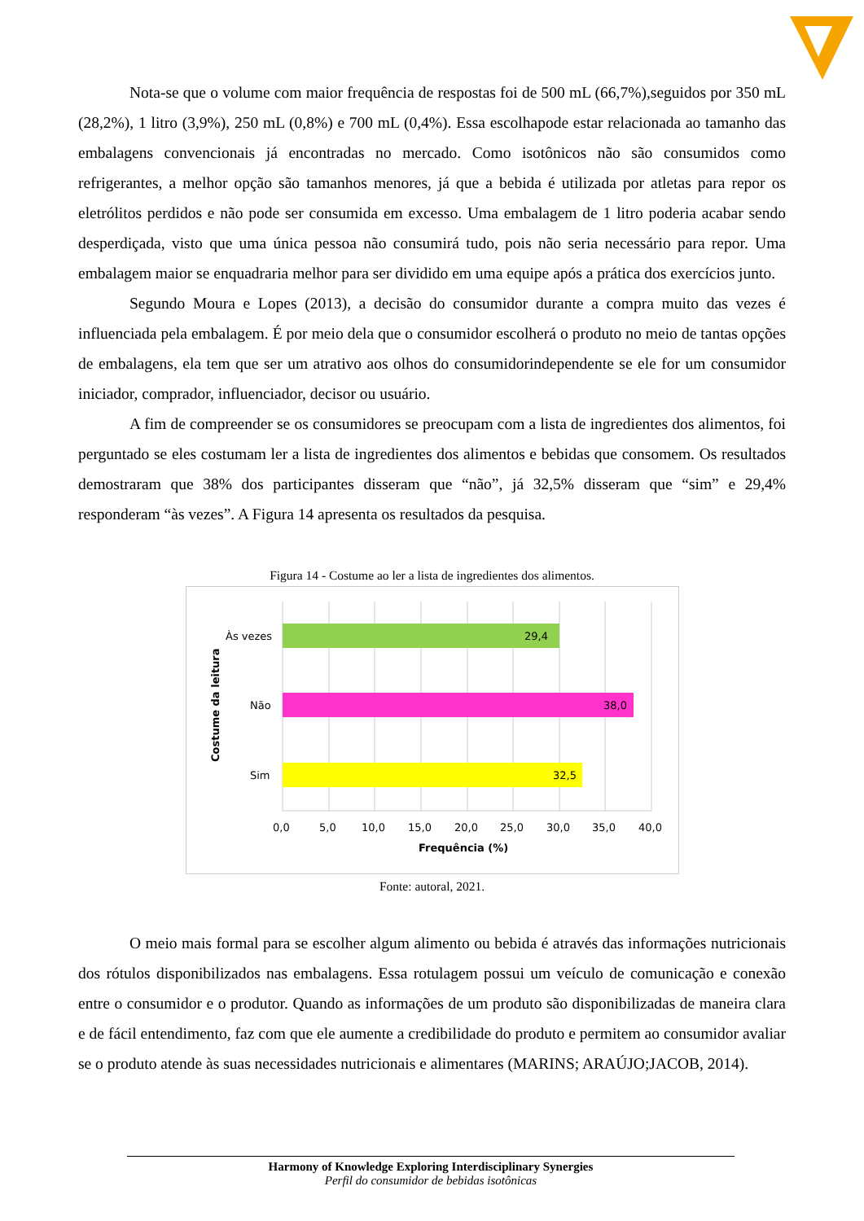Nota-se que o volume com maior frequência de respostas foi de 500 mL (66,7%),seguidos por 350 mL (28,2%), 1 litro (3,9%), 250 mL (0,8%) e 700 mL (0,4%). Essa escolhapode estar relacionada ao tamanho das embalagens convencionais já encontradas no mercado. Como isotônicos não são consumidos como refrigerantes, a melhor opção são tamanhos menores, já que a bebida é utilizada por atletas para repor os eletrólitos perdidos e não pode ser consumida em excesso. Uma embalagem de 1 litro poderia acabar sendo desperdiçada, visto que uma única pessoa não consumirá tudo, pois não seria necessário para repor. Uma embalagem maior se enquadraria melhor para ser dividido em uma equipe após a prática dos exercícios junto.
Segundo Moura e Lopes (2013), a decisão do consumidor durante a compra muito das vezes é influenciada pela embalagem. É por meio dela que o consumidor escolherá o produto no meio de tantas opções de embalagens, ela tem que ser um atrativo aos olhos do consumidorindependente se ele for um consumidor iniciador, comprador, influenciador, decisor ou usuário.
A fim de compreender se os consumidores se preocupam com a lista de ingredientes dos alimentos, foi perguntado se eles costumam ler a lista de ingredientes dos alimentos e bebidas que consomem. Os resultados demostraram que 38% dos participantes disseram que “não”, já 32,5% disseram que “sim” e 29,4% responderam “às vezes”. A Figura 14 apresenta os resultados da pesquisa.
Figura 14 - Costume ao ler a lista de ingredientes dos alimentos.
29,4
38,0
32,5
Às vezes
Não
Sim
Costume da leitura
0,0
5,0
10,0
15,0
20,0
25,0
30,0
35,0
40,0
Frequência (%)
Fonte: autoral, 2021.
O meio mais formal para se escolher algum alimento ou bebida é através das informações nutricionais dos rótulos disponibilizados nas embalagens. Essa rotulagem possui um veículo de comunicação e conexão entre o consumidor e o produtor. Quando as informações de um produto são disponibilizadas de maneira clara e de fácil entendimento, faz com que ele aumente a credibilidade do produto e permitem ao consumidor avaliar se o produto atende às suas necessidades nutricionais e alimentares (MARINS; ARAÚJO;JACOB, 2014).
Harmony of Knowledge Exploring Interdisciplinary Synergies
Perfil do consumidor de bebidas isotônicas